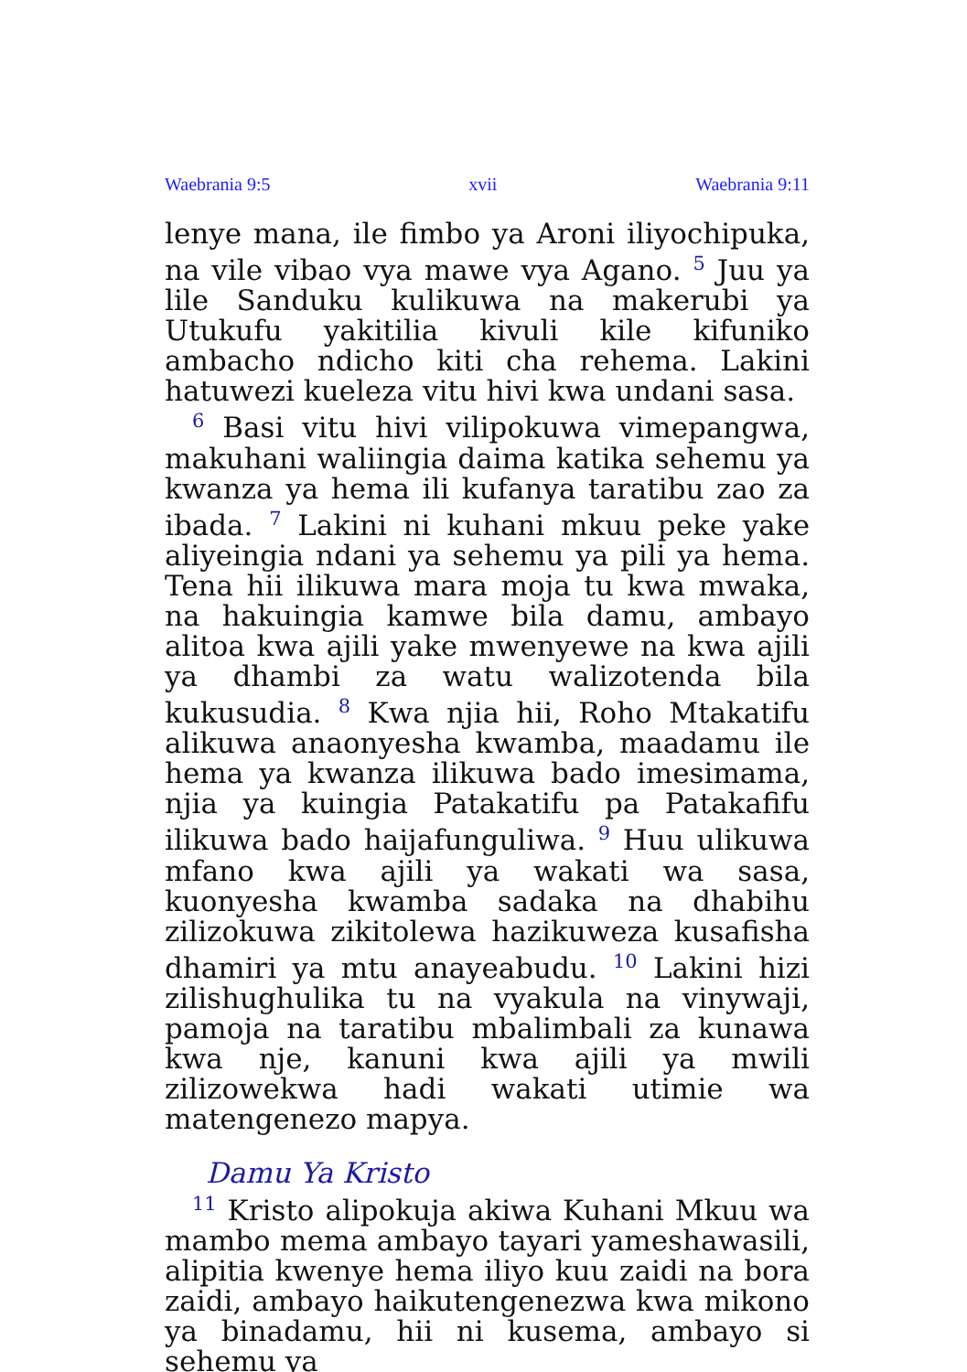Waebrania 9:5 xvii Waebrania 9:11
lenye mana, ile fimbo ya Aroni iliyochipuka, na vile vibao vya mawe vya Agano. <sup>5</sup> Juu ya lile Sanduku kulikuwa na makerubi ya Utukufu yakitilia kivuli kile kifuniko ambacho ndicho kiti cha rehema. Lakini hatuwezi kueleza vitu hivi kwa undani sasa.
<sup>6</sup> Basi vitu hivi vilipokuwa vimepangwa, makuhani waliingia daima katika sehemu ya kwanza ya hema ili kufanya taratibu zao za ibada. <sup>7</sup> Lakini ni kuhani mkuu peke yake aliyeingia ndani ya sehemu ya pili ya hema. Tena hii ilikuwa mara moja tu kwa mwaka, na hakuingia kamwe bila damu, ambayo alitoa kwa ajili yake mwenyewe na kwa ajili ya dhambi za watu walizotenda bila kukusudia. <sup>8</sup> Kwa njia hii, Roho Mtakatifu alikuwa anaonyesha kwamba, maadamu ile hema ya kwanza ilikuwa bado imesimama, njia ya kuingia Patakatifu pa Patakafifu ilikuwa bado haijafunguliwa. <sup>9</sup> Huu ulikuwa mfano kwa ajili ya wakati wa sasa, kuonyesha kwamba sadaka na dhabihu zilizokuwa zikitolewa hazikuweza kusafisha dhamiri ya mtu anayeabudu. <sup>10</sup> Lakini hizi zilishughulika tu na vyakula na vinywaji, pamoja na taratibu mbalimbali za kunawa kwa nje, kanuni kwa ajili ya mwili zilizowekwa hadi wakati utimie wa matengenezo mapya.
Damu Ya Kristo
<sup>11</sup> Kristo alipokuja akiwa Kuhani Mkuu wa mambo mema ambayo tayari yameshawasili, alipitia kwenye hema iliyo kuu zaidi na bora zaidi, ambayo haikutengenezwa kwa mikono ya binadamu, hii ni kusema, ambayo si sehemu ya